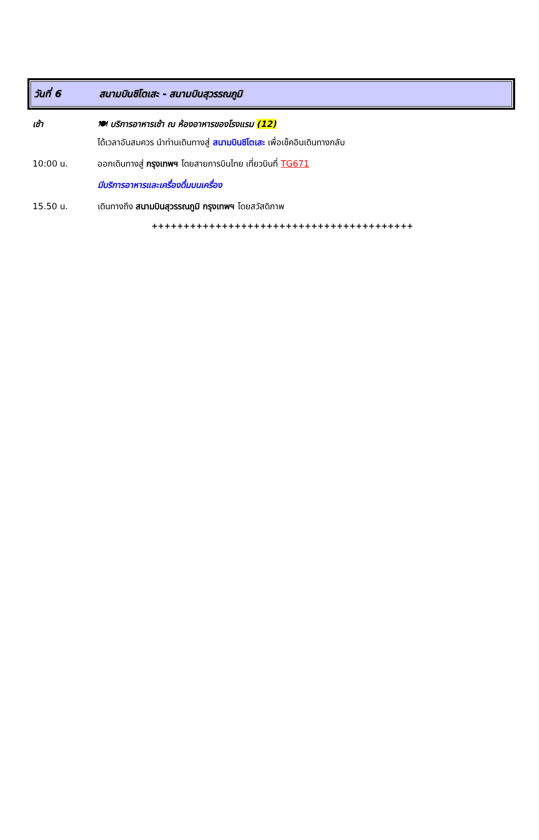วันที่ 6
สนามบินชิโตเสะ - สนามบินสุวรรณภูมิ
เช้า 🍽 บริการอาหารเช้า ณ ห้องอาหารของโรงแรม (12)
ได้เวลาอันสมควร นำท่านเดินทางสู่ สนามบินชิโตเสะ เพื่อเช็คอินเดินทางกลับ
10:00 น. ออกเดินทางสู่ กรุงเทพฯ โดยสายการบินไทย เที่ยวบินที่ TG671
มีบริการอาหารและเครื่องดื่มบนเครื่อง
15.50 น. เดินทางถึง สนามบินสุวรรณภูมิ กรุงเทพฯ โดยสวัสดิภาพ
+++++++++++++++++++++++++++++++++++++++++